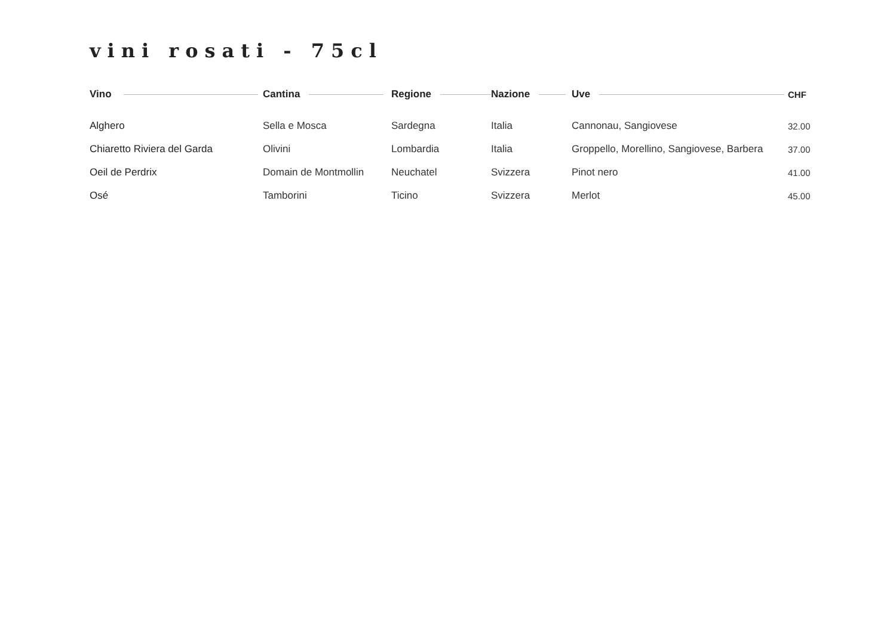vini rosati - 75cl
| Vino | Cantina | Regione | Nazione | Uve | CHF |
| --- | --- | --- | --- | --- | --- |
| Alghero | Sella e Mosca | Sardegna | Italia | Cannonau, Sangiovese | 32.00 |
| Chiaretto Riviera del Garda | Olivini | Lombardia | Italia | Groppello, Morellino, Sangiovese, Barbera | 37.00 |
| Oeil de Perdrix | Domain de Montmollin | Neuchatel | Svizzera | Pinot nero | 41.00 |
| Osé | Tamborini | Ticino | Svizzera | Merlot | 45.00 |